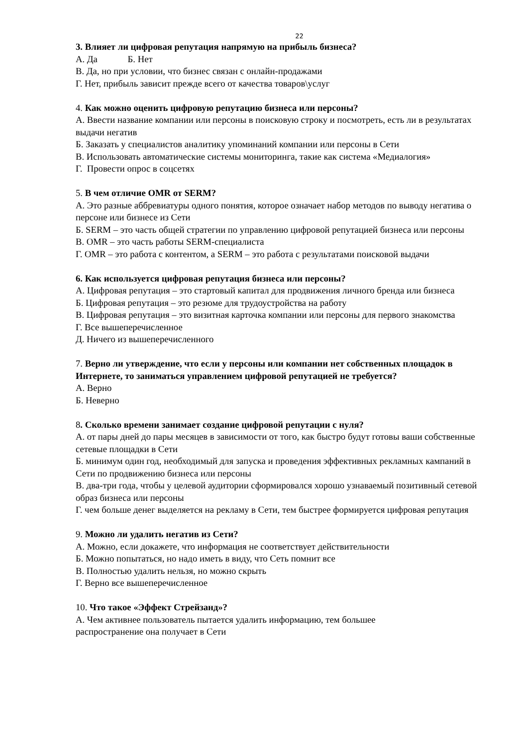22
3. Влияет ли цифровая репутация напрямую на прибыль бизнеса?
А. Да Б. Нет
В. Да, но при условии, что бизнес связан с онлайн-продажами
Г. Нет, прибыль зависит прежде всего от качества товаров\услуг
4. Как можно оценить цифровую репутацию бизнеса или персоны?
А. Ввести название компании или персоны в поисковую строку и посмотреть, есть ли в результатах выдачи негатив
Б. Заказать у специалистов аналитику упоминаний компании или персоны в Сети
В. Использовать автоматические системы мониторинга, такие как система «Медиалогия»
Г. Провести опрос в соцсетях
5. В чем отличие OMR от SERM?
А. Это разные аббревиатуры одного понятия, которое означает набор методов по выводу негатива о персоне или бизнесе из Сети
Б. SERM – это часть общей стратегии по управлению цифровой репутацией бизнеса или персоны
В. OMR – это часть работы SERM-специалиста
Г. OMR – это работа с контентом, а SERM – это работа с результатами поисковой выдачи
6. Как используется цифровая репутация бизнеса или персоны?
А. Цифровая репутация – это стартовый капитал для продвижения личного бренда или бизнеса
Б. Цифровая репутация – это резюме для трудоустройства на работу
В. Цифровая репутация – это визитная карточка компании или персоны для первого знакомства
Г. Все вышеперечисленное
Д. Ничего из вышеперечисленного
7. Верно ли утверждение, что если у персоны или компании нет собственных площадок в Интернете, то заниматься управлением цифровой репутацией не требуется?
А. Верно
Б. Неверно
8. Сколько времени занимает создание цифровой репутации с нуля?
А. от пары дней до пары месяцев в зависимости от того, как быстро будут готовы ваши собственные сетевые площадки в Сети
Б. минимум один год, необходимый для запуска и проведения эффективных рекламных кампаний в Сети по продвижению бизнеса или персоны
В. два-три года, чтобы у целевой аудитории сформировался хорошо узнаваемый позитивный сетевой образ бизнеса или персоны
Г. чем больше денег выделяется на рекламу в Сети, тем быстрее формируется цифровая репутация
9. Можно ли удалить негатив из Сети?
А. Можно, если докажете, что информация не соответствует действительности
Б. Можно попытаться, но надо иметь в виду, что Сеть помнит все
В. Полностью удалить нельзя, но можно скрыть
Г. Верно все вышеперечисленное
10. Что такое «Эффект Стрейзанд»?
А. Чем активнее пользователь пытается удалить информацию, тем большее
распространение она получает в Сети